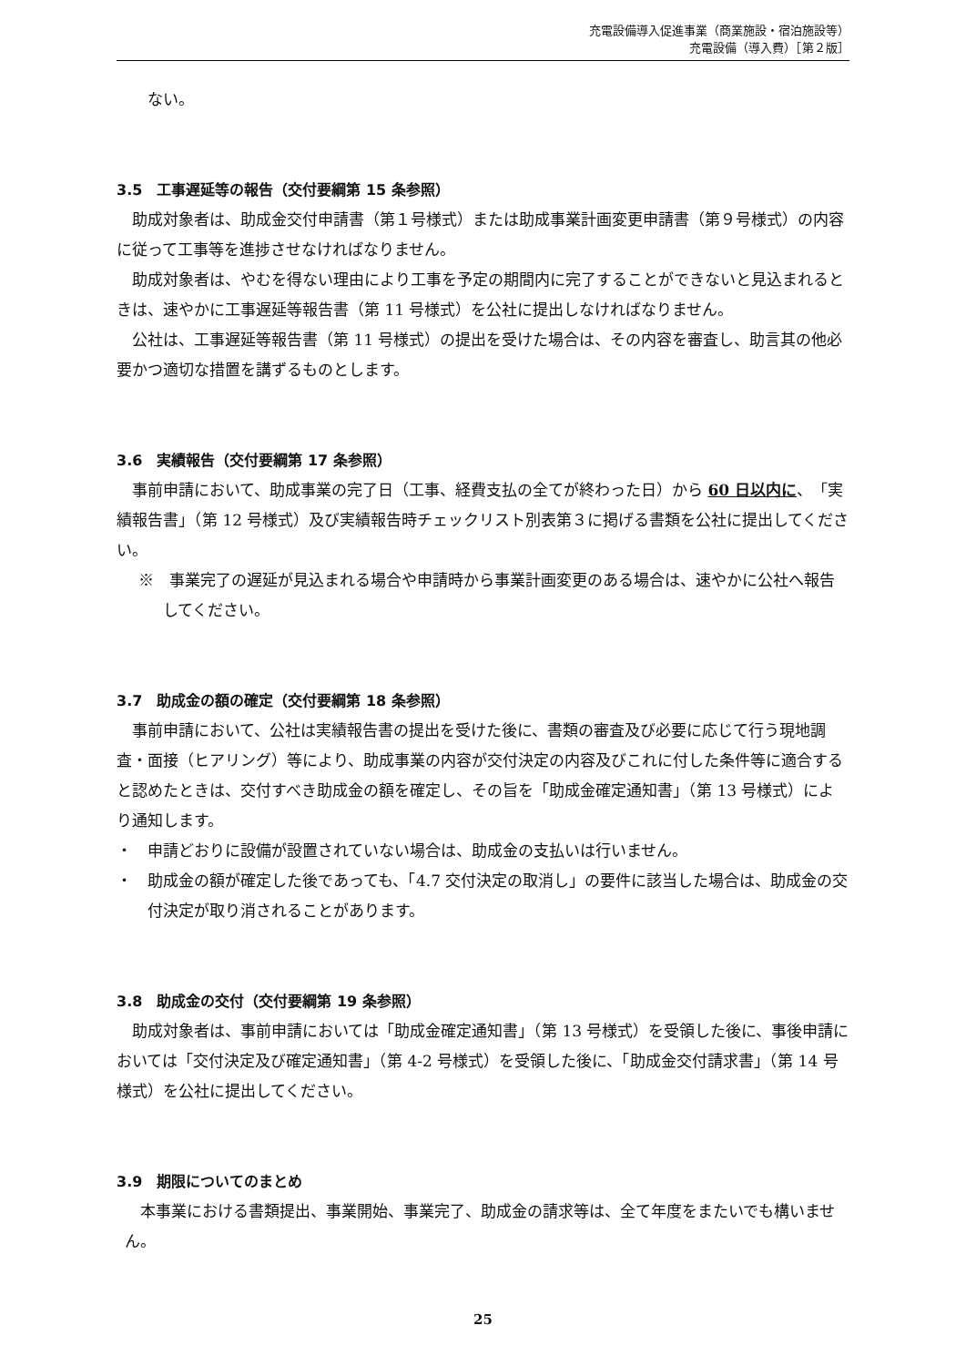充電設備導入促進事業（商業施設・宿泊施設等）
充電設備（導入費）［第２版］
ない。
3.5　工事遅延等の報告（交付要綱第 15 条参照）
助成対象者は、助成金交付申請書（第１号様式）または助成事業計画変更申請書（第９号様式）の内容に従って工事等を進捗させなければなりません。
助成対象者は、やむを得ない理由により工事を予定の期間内に完了することができないと見込まれるときは、速やかに工事遅延等報告書（第 11 号様式）を公社に提出しなければなりません。
公社は、工事遅延等報告書（第 11 号様式）の提出を受けた場合は、その内容を審査し、助言其の他必要かつ適切な措置を講ずるものとします。
3.6　実績報告（交付要綱第 17 条参照）
事前申請において、助成事業の完了日（工事、経費支払の全てが終わった日）から 60 日以内に、「実績報告書」（第 12 号様式）及び実績報告時チェックリスト別表第３に掲げる書類を公社に提出してください。
※　事業完了の遅延が見込まれる場合や申請時から事業計画変更のある場合は、速やかに公社へ報告してください。
3.7　助成金の額の確定（交付要綱第 18 条参照）
事前申請において、公社は実績報告書の提出を受けた後に、書類の審査及び必要に応じて行う現地調査・面接（ヒアリング）等により、助成事業の内容が交付決定の内容及びこれに付した条件等に適合すると認めたときは、交付すべき助成金の額を確定し、その旨を「助成金確定通知書」（第 13 号様式）により通知します。
・　申請どおりに設備が設置されていない場合は、助成金の支払いは行いません。
・　助成金の額が確定した後であっても、「4.7 交付決定の取消し」の要件に該当した場合は、助成金の交付決定が取り消されることがあります。
3.8　助成金の交付（交付要綱第 19 条参照）
助成対象者は、事前申請においては「助成金確定通知書」（第 13 号様式）を受領した後に、事後申請においては「交付決定及び確定通知書」（第 4-2 号様式）を受領した後に、「助成金交付請求書」（第 14 号様式）を公社に提出してください。
3.9　期限についてのまとめ
本事業における書類提出、事業開始、事業完了、助成金の請求等は、全て年度をまたいでも構いません。
25